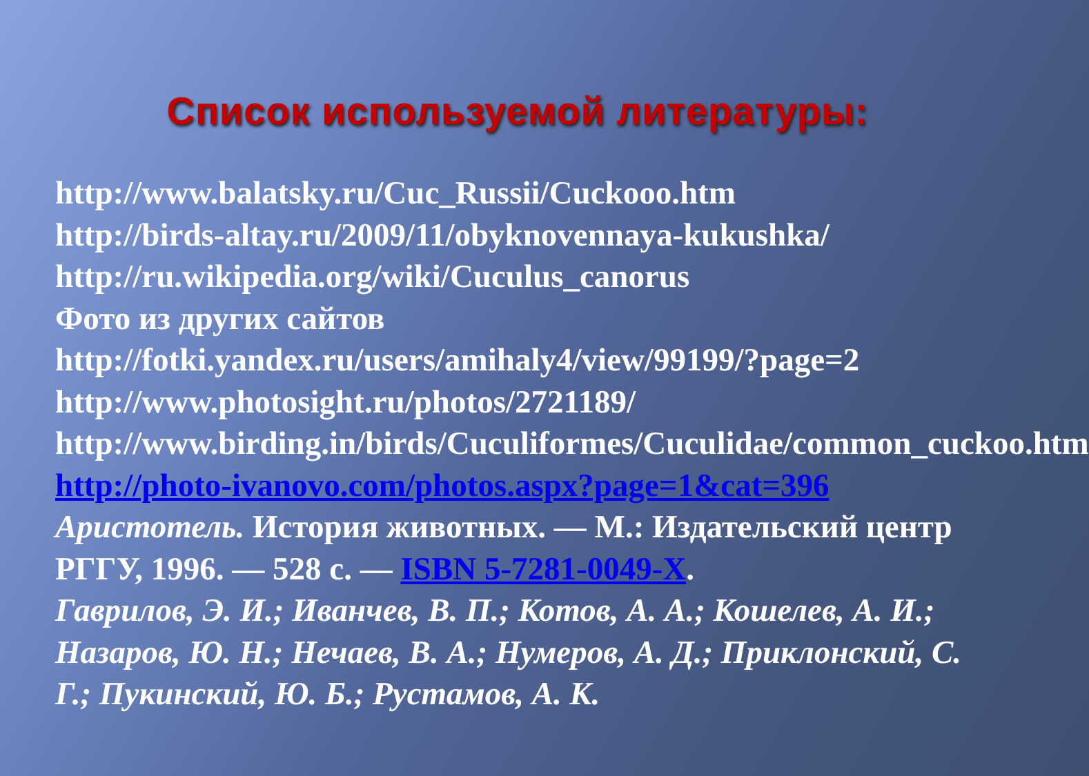Список используемой литературы:
http://www.balatsky.ru/Cuc_Russii/Cuckooo.htm
http://birds-altay.ru/2009/11/obyknovennaya-kukushka/
http://ru.wikipedia.org/wiki/Cuculus_canorus
Фото из других сайтов
http://fotki.yandex.ru/users/amihaly4/view/99199/?page=2
http://www.photosight.ru/photos/2721189/
http://www.birding.in/birds/Cuculiformes/Cuculidae/common_cuckoo.htm
http://photo-ivanovo.com/photos.aspx?page=1&cat=396
Аристотель. История животных. — М.: Издательский центр РГГУ, 1996. — 528 с. — ISBN 5-7281-0049-X.
Гаврилов, Э. И.; Иванчев, В. П.; Котов, А. А.; Кошелев, А. И.; Назаров, Ю. Н.; Нечаев, В. А.; Нумеров, А. Д.; Приклонский, С. Г.; Пукинский, Ю. Б.; Рустамов, А. К.